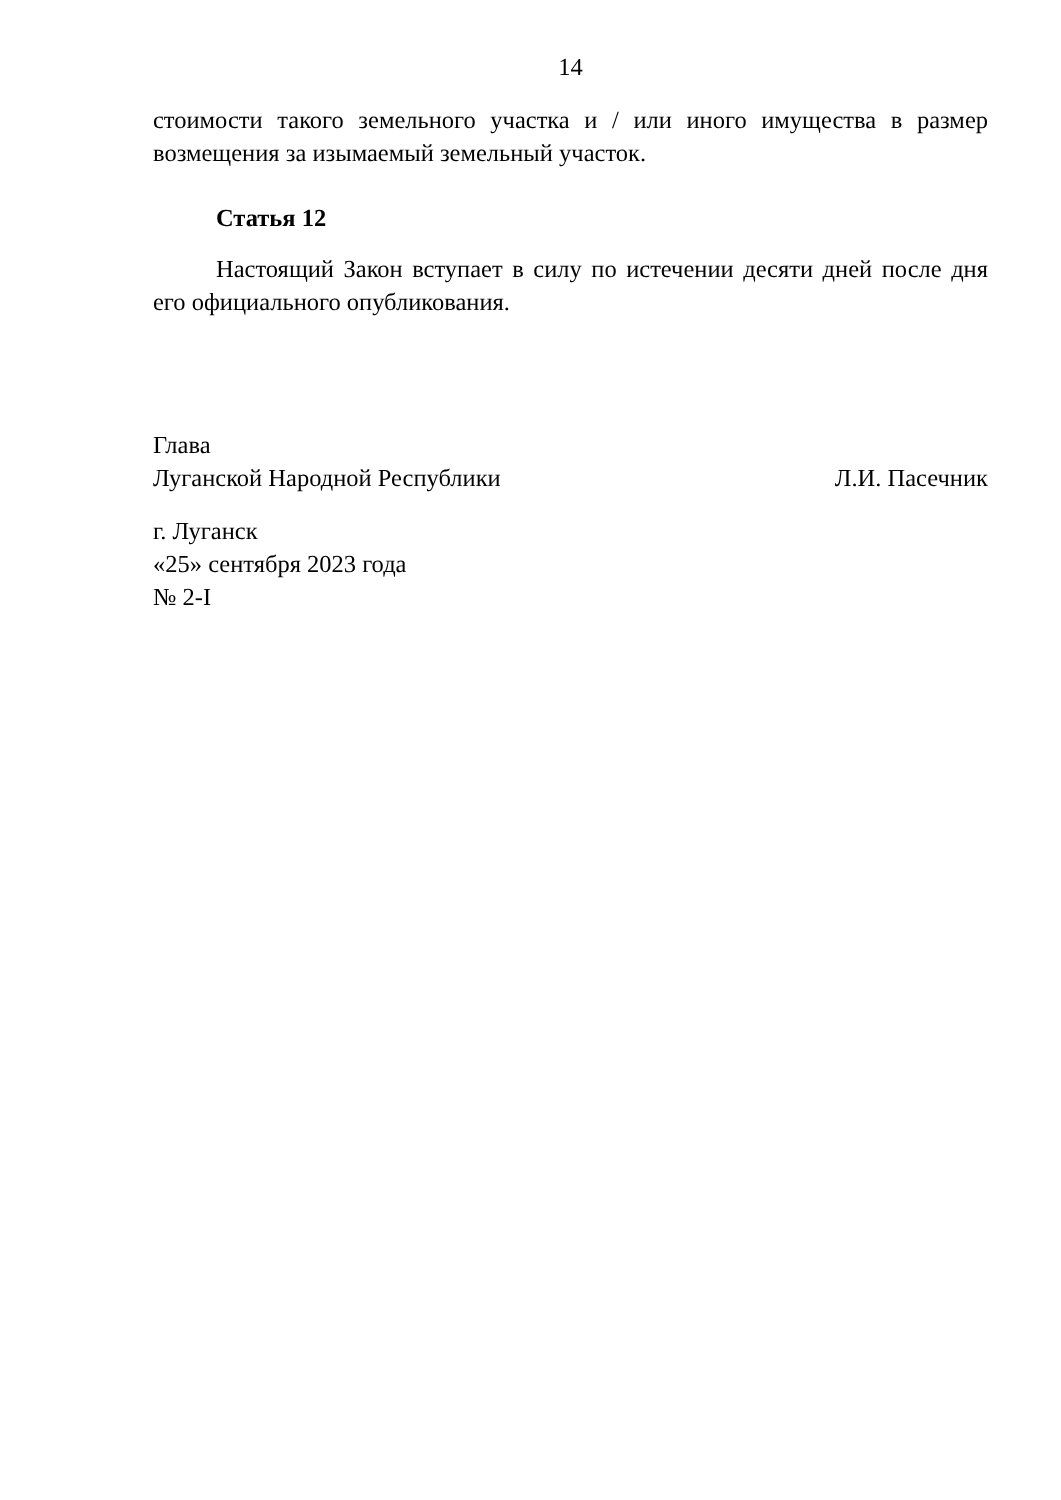14
стоимости такого земельного участка и / или иного имущества в размер возмещения за изымаемый земельный участок.
Статья 12
Настоящий Закон вступает в силу по истечении десяти дней после дня его официального опубликования.
Глава
Луганской Народной Республики Л.И. Пасечник
г. Луганск
«25» сентября 2023 года
№ 2-I